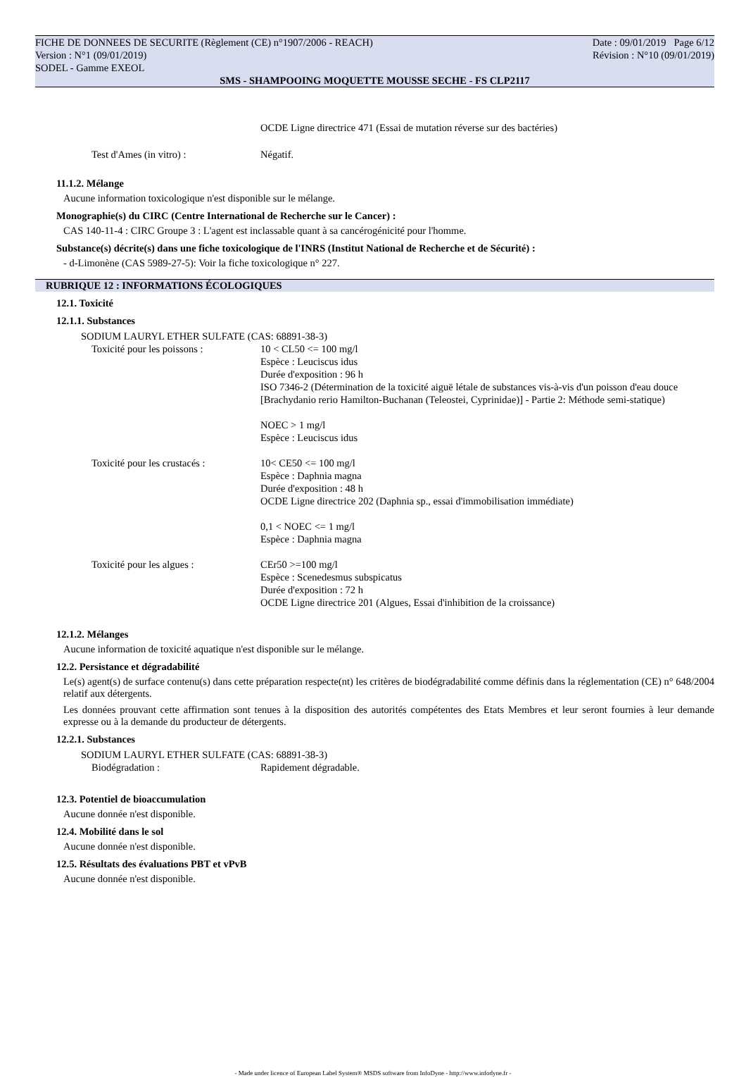FICHE DE DONNEES DE SECURITE (Règlement (CE) n°1907/2006 - REACH) Date : 09/01/2019 Page 6/12
Version : N°1 (09/01/2019) Révision : N°10 (09/01/2019)
SODEL - Gamme EXEOL
SMS - SHAMPOOING MOQUETTE MOUSSE SECHE - FS CLP2117
OCDE Ligne directrice 471 (Essai de mutation réverse sur des bactéries)
Test d'Ames (in vitro) : Négatif.
11.1.2. Mélange
Aucune information toxicologique n'est disponible sur le mélange.
Monographie(s) du CIRC (Centre International de Recherche sur le Cancer) :
CAS 140-11-4 : CIRC Groupe 3 : L'agent est inclassable quant à sa cancérogénicité pour l'homme.
Substance(s) décrite(s) dans une fiche toxicologique de l'INRS (Institut National de Recherche et de Sécurité) :
- d-Limonène (CAS 5989-27-5): Voir la fiche toxicologique n° 227.
RUBRIQUE 12 : INFORMATIONS ÉCOLOGIQUES
12.1. Toxicité
12.1.1. Substances
SODIUM LAURYL ETHER SULFATE (CAS: 68891-38-3)
Toxicité pour les poissons : 10 < CL50 <= 100 mg/l
Espèce : Leuciscus idus
Durée d'exposition : 96 h
ISO 7346-2 (Détermination de la toxicité aiguë létale de substances vis-à-vis d'un poisson d'eau douce [Brachydanio rerio Hamilton-Buchanan (Teleostei, Cyprinidae)] - Partie 2: Méthode semi-statique)
NOEC > 1 mg/l
Espèce : Leuciscus idus
Toxicité pour les crustacés : 10< CE50 <= 100 mg/l
Espèce : Daphnia magna
Durée d'exposition : 48 h
OCDE Ligne directrice 202 (Daphnia sp., essai d'immobilisation immédiate)
0,1 < NOEC <= 1 mg/l
Espèce : Daphnia magna
Toxicité pour les algues : CEr50 >=100 mg/l
Espèce : Scenedesmus subspicatus
Durée d'exposition : 72 h
OCDE Ligne directrice 201 (Algues, Essai d'inhibition de la croissance)
12.1.2. Mélanges
Aucune information de toxicité aquatique n'est disponible sur le mélange.
12.2. Persistance et dégradabilité
Le(s) agent(s) de surface contenu(s) dans cette préparation respecte(nt) les critères de biodégradabilité comme définis dans la réglementation (CE) n° 648/2004 relatif aux détergents.
Les données prouvant cette affirmation sont tenues à la disposition des autorités compétentes des Etats Membres et leur seront fournies à leur demande expresse ou à la demande du producteur de détergents.
12.2.1. Substances
SODIUM LAURYL ETHER SULFATE (CAS: 68891-38-3)
Biodégradation : Rapidement dégradable.
12.3. Potentiel de bioaccumulation
Aucune donnée n'est disponible.
12.4. Mobilité dans le sol
Aucune donnée n'est disponible.
12.5. Résultats des évaluations PBT et vPvB
Aucune donnée n'est disponible.
- Made under licence of European Label System® MSDS software from InfoDyne - http://www.infodyne.fr -